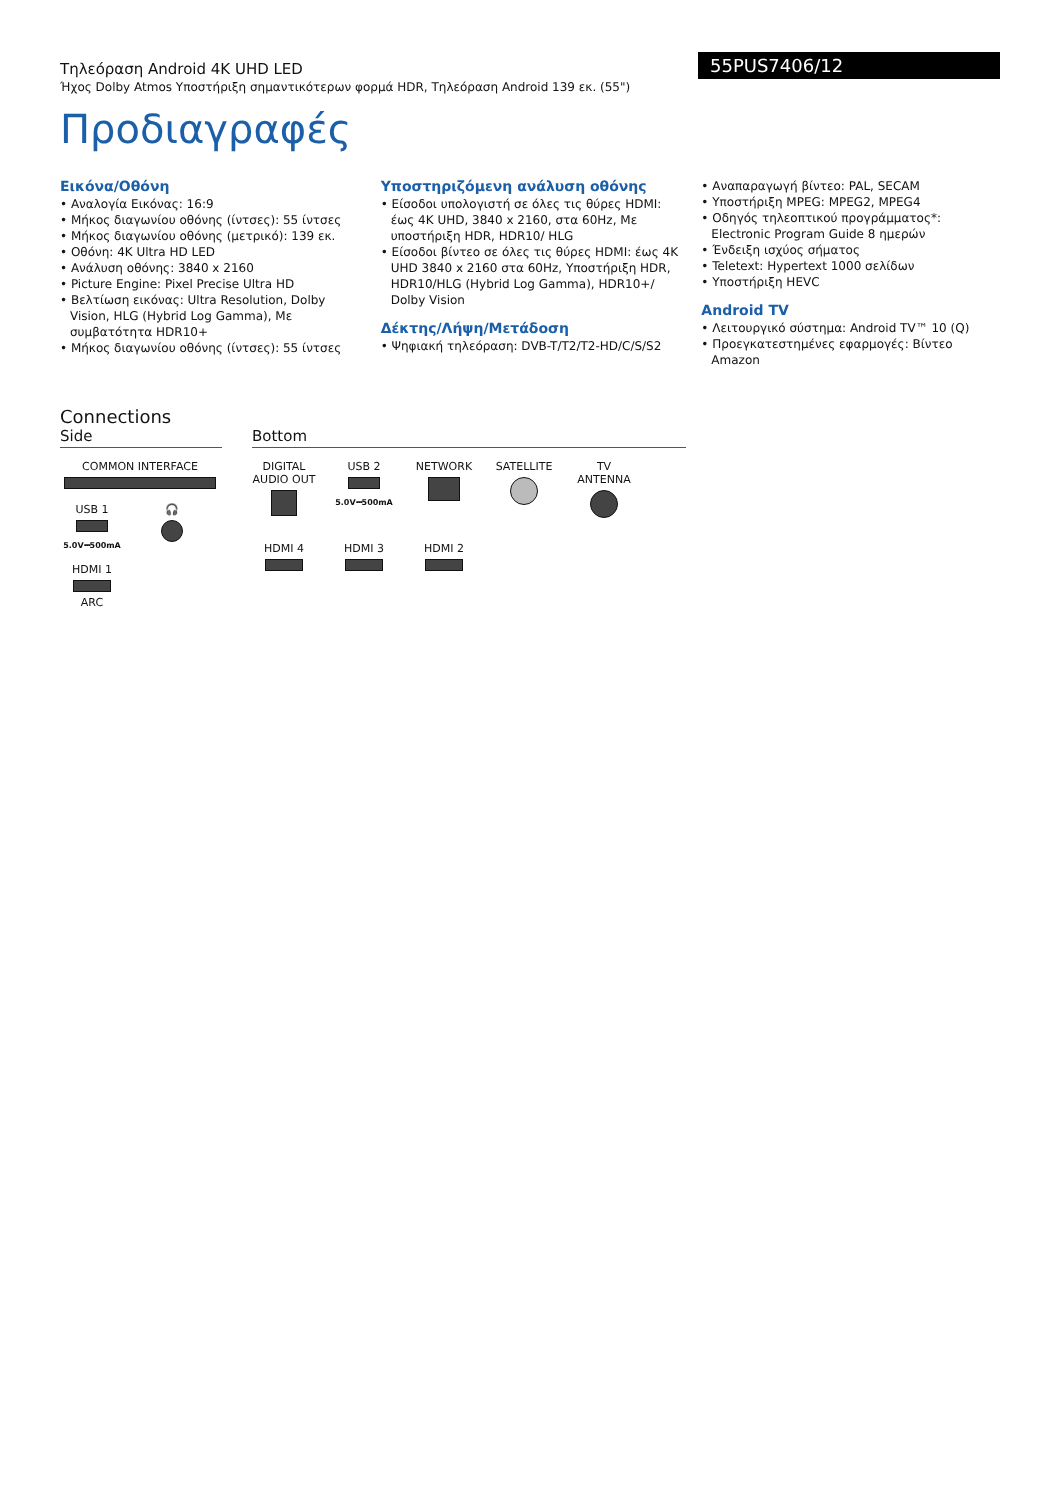55PUS7406/12
Τηλεόραση Android 4K UHD LED
Ήχος Dolby Atmos Υποστήριξη σημαντικότερων φορμά HDR, Τηλεόραση Android 139 εκ. (55")
Προδιαγραφές
Εικόνα/Οθόνη
• Αναλογία Εικόνας: 16:9
• Μήκος διαγωνίου οθόνης (ίντσες): 55 ίντσες
• Μήκος διαγωνίου οθόνης (μετρικό): 139 εκ.
• Οθόνη: 4K Ultra HD LED
• Ανάλυση οθόνης: 3840 x 2160
• Picture Engine: Pixel Precise Ultra HD
• Βελτίωση εικόνας: Ultra Resolution, Dolby Vision, HLG (Hybrid Log Gamma), Με συμβατότητα HDR10+
• Μήκος διαγωνίου οθόνης (ίντσες): 55 ίντσες
Υποστηριζόμενη ανάλυση οθόνης
• Είσοδοι υπολογιστή σε όλες τις θύρες HDMI: έως 4K UHD, 3840 x 2160, στα 60Hz, Με υποστήριξη HDR, HDR10/ HLG
• Είσοδοι βίντεο σε όλες τις θύρες HDMI: έως 4K UHD 3840 x 2160 στα 60Hz, Υποστήριξη HDR, HDR10/HLG (Hybrid Log Gamma), HDR10+/ Dolby Vision
Δέκτης/Λήψη/Μετάδοση
• Ψηφιακή τηλεόραση: DVB-T/T2/T2-HD/C/S/S2
• Αναπαραγωγή βίντεο: PAL, SECAM
• Υποστήριξη MPEG: MPEG2, MPEG4
• Οδηγός τηλεοπτικού προγράμματος*: Electronic Program Guide 8 ημερών
• Ένδειξη ισχύος σήματος
• Teletext: Hypertext 1000 σελίδων
• Υποστήριξη HEVC
Android TV
• Λειτουργικό σύστημα: Android TV™ 10 (Q)
• Προεγκατεστημένες εφαρμογές: Βίντεο Amazon
Connections
Side
COMMON INTERFACE
USB 1
5.0V⎓500mA
🎧
HDMI 1
ARC
Bottom
DIGITAL AUDIO OUT
USB 2
5.0V⎓500mA
NETWORK
SATELLITE
TV ANTENNA
HDMI 4
HDMI 3
HDMI 2